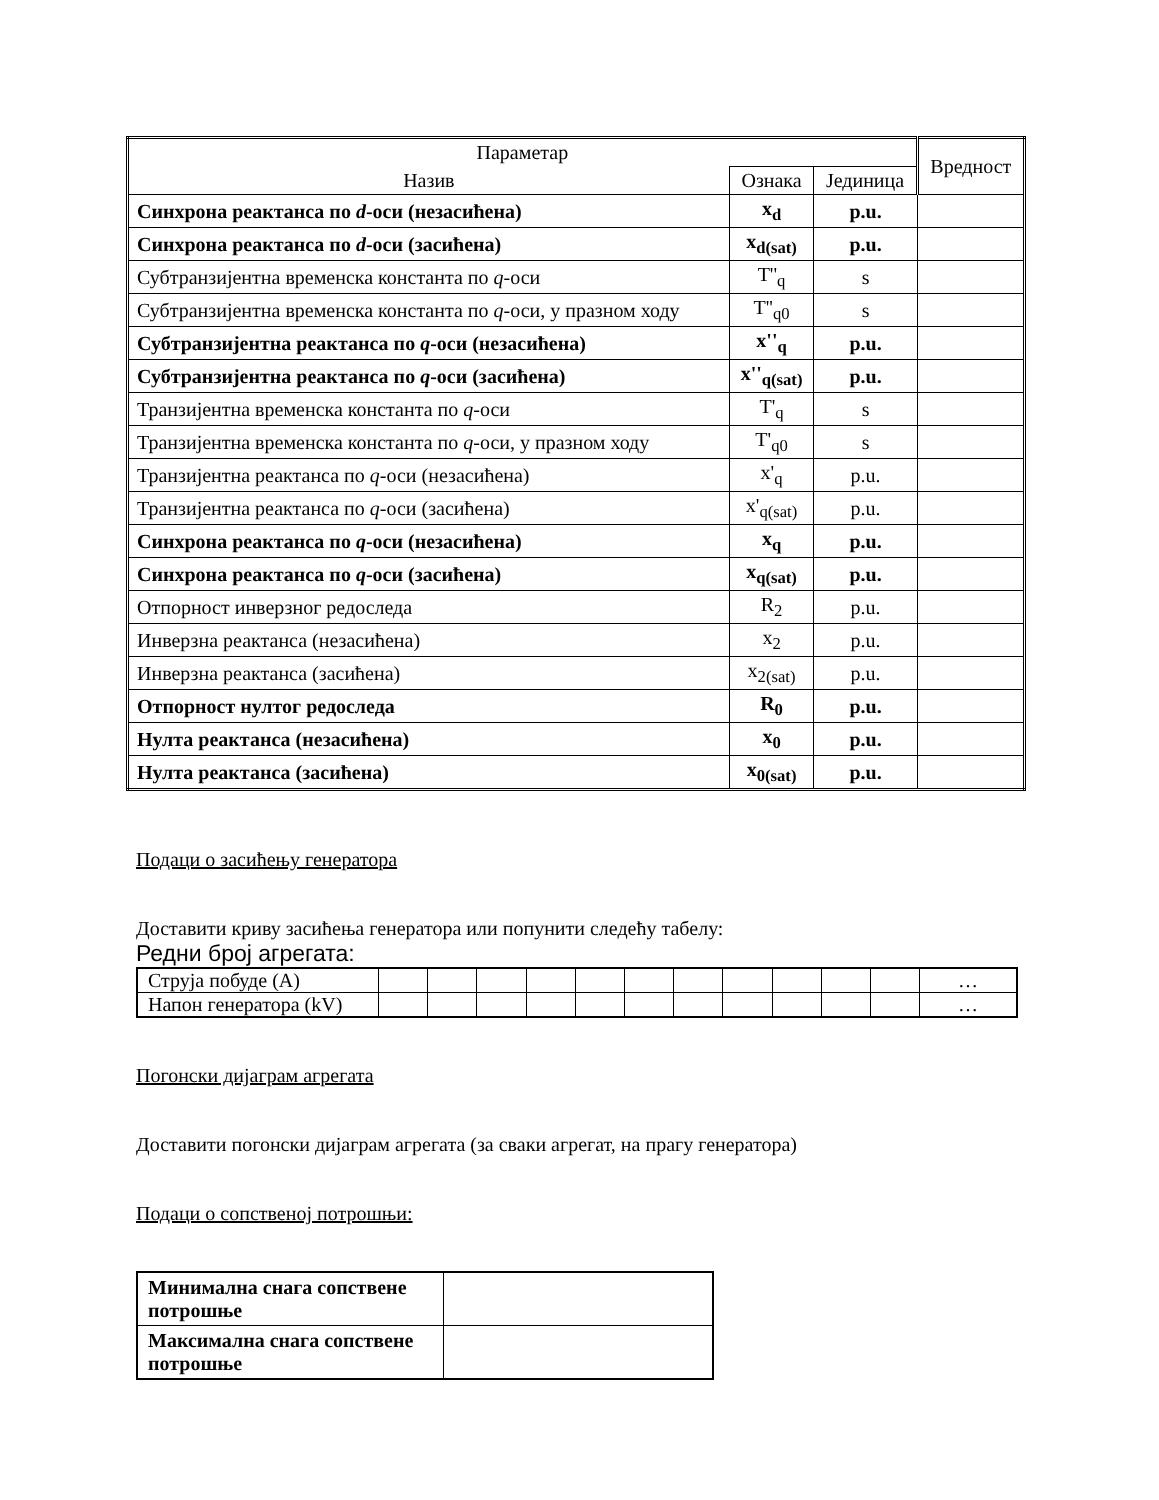| Параметар | | | Вредност |
| --- | --- | --- | --- |
| Назив | Ознака | Јединица | |
| Синхрона реактанса по d -оси (незасићена) | x<sub>d</sub> | p.u. | |
| Синхрона реактанса по d -оси (засићена) | x<sub>d(sat)</sub> | p.u. | |
| Субтранзијентна временска константа по q -оси | T''<sub>q</sub> | s | |
| Субтранзијентна временска константа по q -оси, у празном ходу | T''<sub>q0</sub> | s | |
| Субтранзијентна реактанса по q -оси (незасићена) | x''<sub>q</sub> | p.u. | |
| Субтранзијентна реактанса по q -оси (засићена) | x''<sub>q(sat)</sub> | p.u. | |
| Транзијентна временска константа по q -оси | T'<sub>q</sub> | s | |
| Транзијентна временска константа по q -оси, у празном ходу | T'<sub>q0</sub> | s | |
| Транзијентна реактанса по q -оси (незасићена) | x'<sub>q</sub> | p.u. | |
| Транзијентна реактанса по q -оси (засићена) | x'<sub>q(sat)</sub> | p.u. | |
| Синхрона реактанса по q -оси (незасићена) | x<sub>q</sub> | p.u. | |
| Синхрона реактанса по q -оси (засићена) | x<sub>q(sat)</sub> | p.u. | |
| Отпорност инверзног редоследа | R<sub>2</sub> | p.u. | |
| Инверзна реактанса (незасићена) | x<sub>2</sub> | p.u. | |
| Инверзна реактанса (засићена) | x<sub>2(sat)</sub> | p.u. | |
| Отпорност нултог редоследа | R<sub>0</sub> | p.u. | |
| Нулта реактанса (незасићена) | x<sub>0</sub> | p.u. | |
| Нулта реактанса (засићена) | x<sub>0(sat)</sub> | p.u. | |
Подаци о засићењу генератора
Доставити криву засићења генератора или попунити следећу табелу:
Редни број агрегата:
| Струја побуде (A) | | | | | | | | | | | | … |
| Напон генератора (kV) | | | | | | | | | | | | … |
Погонски дијаграм агрегата
Доставити погонски дијаграм агрегата (за сваки агрегат, на прагу генератора)
Подаци о сопственој потрошњи:
| Минимална снага сопствене потрошње | |
| Максимална снага сопствене потрошње | |